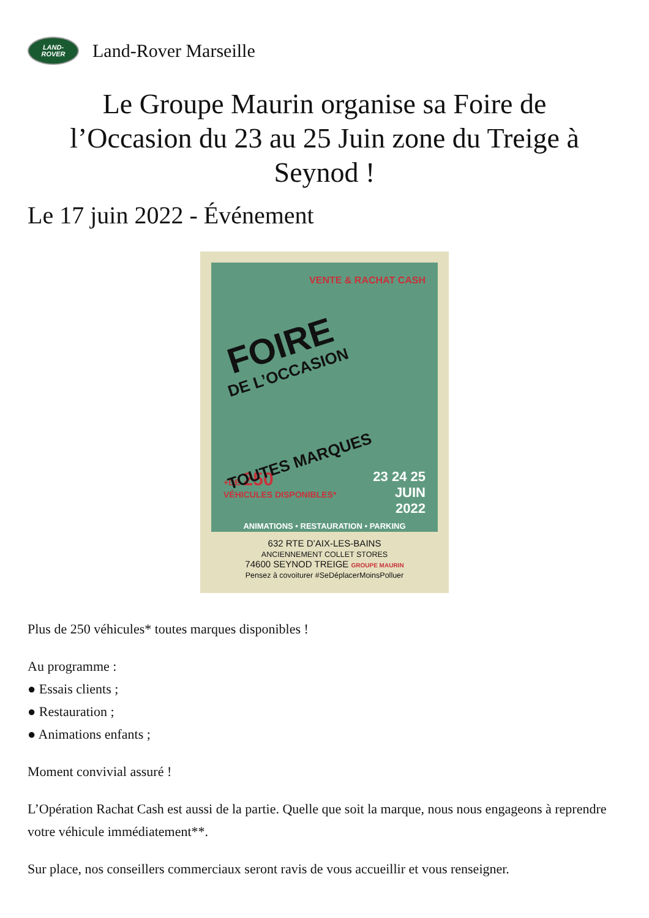LAND-
ROVER
Land-Rover Marseille
Le Groupe Maurin organise sa Foire de l’Occasion du 23 au 25 Juin zone du Treige à Seynod !
Le 17 juin 2022 - Événement
VENTE & RACHAT CASH
FOIRE
DE L’OCCASION
TOUTES MARQUES
+DE 250
VÉHICULES DISPONIBLES*
23 24 25
JUIN
2022
ANIMATIONS • RESTAURATION • PARKING
632 RTE D’AIX-LES-BAINS
ANCIENNEMENT COLLET STORES
74600 SEYNOD TREIGE GROUPE MAURIN
Pensez à covoiturer #SeDéplacerMoinsPolluer
Plus de 250 véhicules* toutes marques disponibles !
Au programme :
● Essais clients ;
● Restauration ;
● Animations enfants ;
Moment convivial assuré !
L’Opération Rachat Cash est aussi de la partie. Quelle que soit la marque, nous nous engageons à reprendre votre véhicule immédiatement**.
Sur place, nos conseillers commerciaux seront ravis de vous accueillir et vous renseigner.